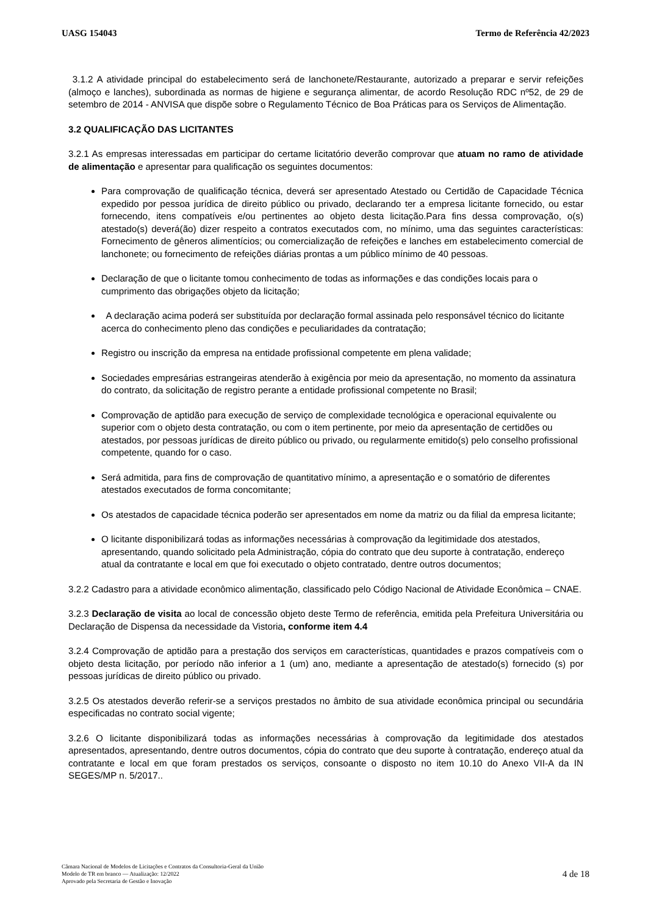UASG 154043 Termo de Referência 42/2023
3.1.2 A atividade principal do estabelecimento será de lanchonete/Restaurante, autorizado a preparar e servir refeições (almoço e lanches), subordinada as normas de higiene e segurança alimentar, de acordo Resolução RDC nº52, de 29 de setembro de 2014 - ANVISA que dispõe sobre o Regulamento Técnico de Boa Práticas para os Serviços de Alimentação.
3.2 QUALIFICAÇÃO DAS LICITANTES
3.2.1 As empresas interessadas em participar do certame licitatório deverão comprovar que atuam no ramo de atividade de alimentação e apresentar para qualificação os seguintes documentos:
Para comprovação de qualificação técnica, deverá ser apresentado Atestado ou Certidão de Capacidade Técnica expedido por pessoa jurídica de direito público ou privado, declarando ter a empresa licitante fornecido, ou estar fornecendo, itens compatíveis e/ou pertinentes ao objeto desta licitação.Para fins dessa comprovação, o(s) atestado(s) deverá(ão) dizer respeito a contratos executados com, no mínimo, uma das seguintes características: Fornecimento de gêneros alimentícios; ou comercialização de refeições e lanches em estabelecimento comercial de lanchonete; ou fornecimento de refeições diárias prontas a um público mínimo de 40 pessoas.
Declaração de que o licitante tomou conhecimento de todas as informações e das condições locais para o cumprimento das obrigações objeto da licitação;
A declaração acima poderá ser substituída por declaração formal assinada pelo responsável técnico do licitante acerca do conhecimento pleno das condições e peculiaridades da contratação;
Registro ou inscrição da empresa na entidade profissional competente em plena validade;
Sociedades empresárias estrangeiras atenderão à exigência por meio da apresentação, no momento da assinatura do contrato, da solicitação de registro perante a entidade profissional competente no Brasil;
Comprovação de aptidão para execução de serviço de complexidade tecnológica e operacional equivalente ou superior com o objeto desta contratação, ou com o item pertinente, por meio da apresentação de certidões ou atestados, por pessoas jurídicas de direito público ou privado, ou regularmente emitido(s) pelo conselho profissional competente, quando for o caso.
Será admitida, para fins de comprovação de quantitativo mínimo, a apresentação e o somatório de diferentes atestados executados de forma concomitante;
Os atestados de capacidade técnica poderão ser apresentados em nome da matriz ou da filial da empresa licitante;
O licitante disponibilizará todas as informações necessárias à comprovação da legitimidade dos atestados, apresentando, quando solicitado pela Administração, cópia do contrato que deu suporte à contratação, endereço atual da contratante e local em que foi executado o objeto contratado, dentre outros documentos;
3.2.2 Cadastro para a atividade econômico alimentação, classificado pelo Código Nacional de Atividade Econômica – CNAE.
3.2.3 Declaração de visita ao local de concessão objeto deste Termo de referência, emitida pela Prefeitura Universitária ou Declaração de Dispensa da necessidade da Vistoria, conforme item 4.4
3.2.4 Comprovação de aptidão para a prestação dos serviços em características, quantidades e prazos compatíveis com o objeto desta licitação, por período não inferior a 1 (um) ano, mediante a apresentação de atestado(s) fornecido (s) por pessoas jurídicas de direito público ou privado.
3.2.5 Os atestados deverão referir-se a serviços prestados no âmbito de sua atividade econômica principal ou secundária especificadas no contrato social vigente;
3.2.6 O licitante disponibilizará todas as informações necessárias à comprovação da legitimidade dos atestados apresentados, apresentando, dentre outros documentos, cópia do contrato que deu suporte à contratação, endereço atual da contratante e local em que foram prestados os serviços, consoante o disposto no item 10.10 do Anexo VII-A da IN SEGES/MP n. 5/2017..
Câmara Nacional de Modelos de Licitações e Contratos da Consultoria-Geral da União
Modelo de TR em branco — Atualização: 12/2022
Aprovado pela Secretaria de Gestão e Inovação
4 de 18